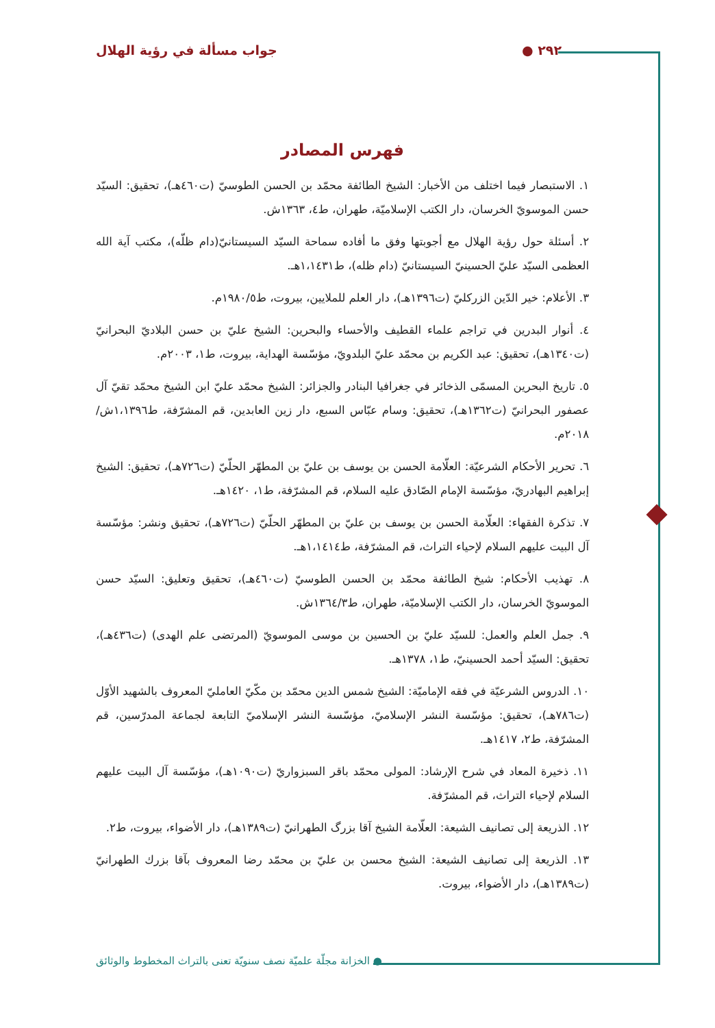٢٩٢ ● جواب مسألة في رؤية الهلال
فهرس المصادر
١. الاستبصار فيما اختلف من الأخبار: الشيخ الطائفة محمّد بن الحسن الطوسيّ (ت٤٦٠هـ)، تحقيق: السيّد حسن الموسويّ الخرسان، دار الكتب الإسلاميّة، طهران، ط٤، ١٣٦٣ش.
٢. أسئلة حول رؤية الهلال مع أجوبتها وفق ما أفاده سماحة السيّد السيستانيّ(دام ظلّه)، مكتب آية الله العظمى السيّد عليّ الحسينيّ السيستانيّ (دام ظله)، ط١،١٤٣١هـ.
٣. الأعلام: خير الدّين الزركليّ (ت١٣٩٦هـ)، دار العلم للملايين، بيروت، ط١٩٨٠/٥م.
٤. أنوار البدرين في تراجم علماء القطيف والأحساء والبحرين: الشيخ عليّ بن حسن البلاديّ البحرانيّ (ت١٣٤٠هـ)، تحقيق: عبد الكريم بن محمّد عليّ البلدويّ، مؤسّسة الهداية، بيروت، ط١، ٢٠٠٣م.
٥. تاريخ البحرين المسمّى الذخائر في جغرافيا البنادر والجزائر: الشيخ محمّد عليّ ابن الشيخ محمّد تقيّ آل عصفور البحرانيّ (ت١٣٦٢هـ)، تحقيق: وسام عبّاس السبع، دار زين العابدين، قم المشرّفة، ط١،١٣٩٦ش/ ٢٠١٨م.
٦. تحرير الأحكام الشرعيّة: العلّامة الحسن بن يوسف بن عليّ بن المطهّر الحلّيّ (ت٧٢٦هـ)، تحقيق: الشيخ إبراهيم البهادريّ، مؤسّسة الإمام الصّادق عليه السلام، قم المشرّفة، ط١، ١٤٢٠هـ.
٧. تذكرة الفقهاء: العلّامة الحسن بن يوسف بن عليّ بن المطهّر الحلّيّ (ت٧٢٦هـ)، تحقيق ونشر: مؤسّسة آل البيت عليهم السلام لإحياء التراث، قم المشرّفة، ط١،١٤١٤هـ.
٨. تهذيب الأحكام: شيخ الطائفة محمّد بن الحسن الطوسيّ (ت٤٦٠هـ)، تحقيق وتعليق: السيّد حسن الموسويّ الخرسان، دار الكتب الإسلاميّة، طهران، ط١٣٦٤/٣ش.
٩. جمل العلم والعمل: للسيّد عليّ بن الحسين بن موسى الموسويّ (المرتضى علم الهدى) (ت٤٣٦هـ)، تحقيق: السيّد أحمد الحسينيّ، ط١، ١٣٧٨هـ.
١٠. الدروس الشرعيّة في فقه الإماميّة: الشيخ شمس الدين محمّد بن مكّيّ العامليّ المعروف بالشهيد الأوّل (ت٧٨٦هـ)، تحقيق: مؤسّسة النشر الإسلاميّ، مؤسّسة النشر الإسلاميّ التابعة لجماعة المدرّسين، قم المشرّفة، ط٢، ١٤١٧هـ.
١١. ذخيرة المعاد في شرح الإرشاد: المولى محمّد باقر السبزواريّ (ت١٠٩٠هـ)، مؤسّسة آل البيت عليهم السلام لإحياء التراث، قم المشرّفة.
١٢. الذريعة إلى تصانيف الشيعة: العلّامة الشيخ آقا بزرگ الطهرانيّ (ت١٣٨٩هـ)، دار الأضواء، بيروت، ط٢.
١٣. الذريعة إلى تصانيف الشيعة: الشيخ محسن بن عليّ بن محمّد رضا المعروف بآقا بزرك الطهرانيّ (ت١٣٨٩هـ)، دار الأضواء، بيروت.
● الخزانة مجلّة علميّة نصف سنويّة تعنى بالتراث المخطوط والوثائق